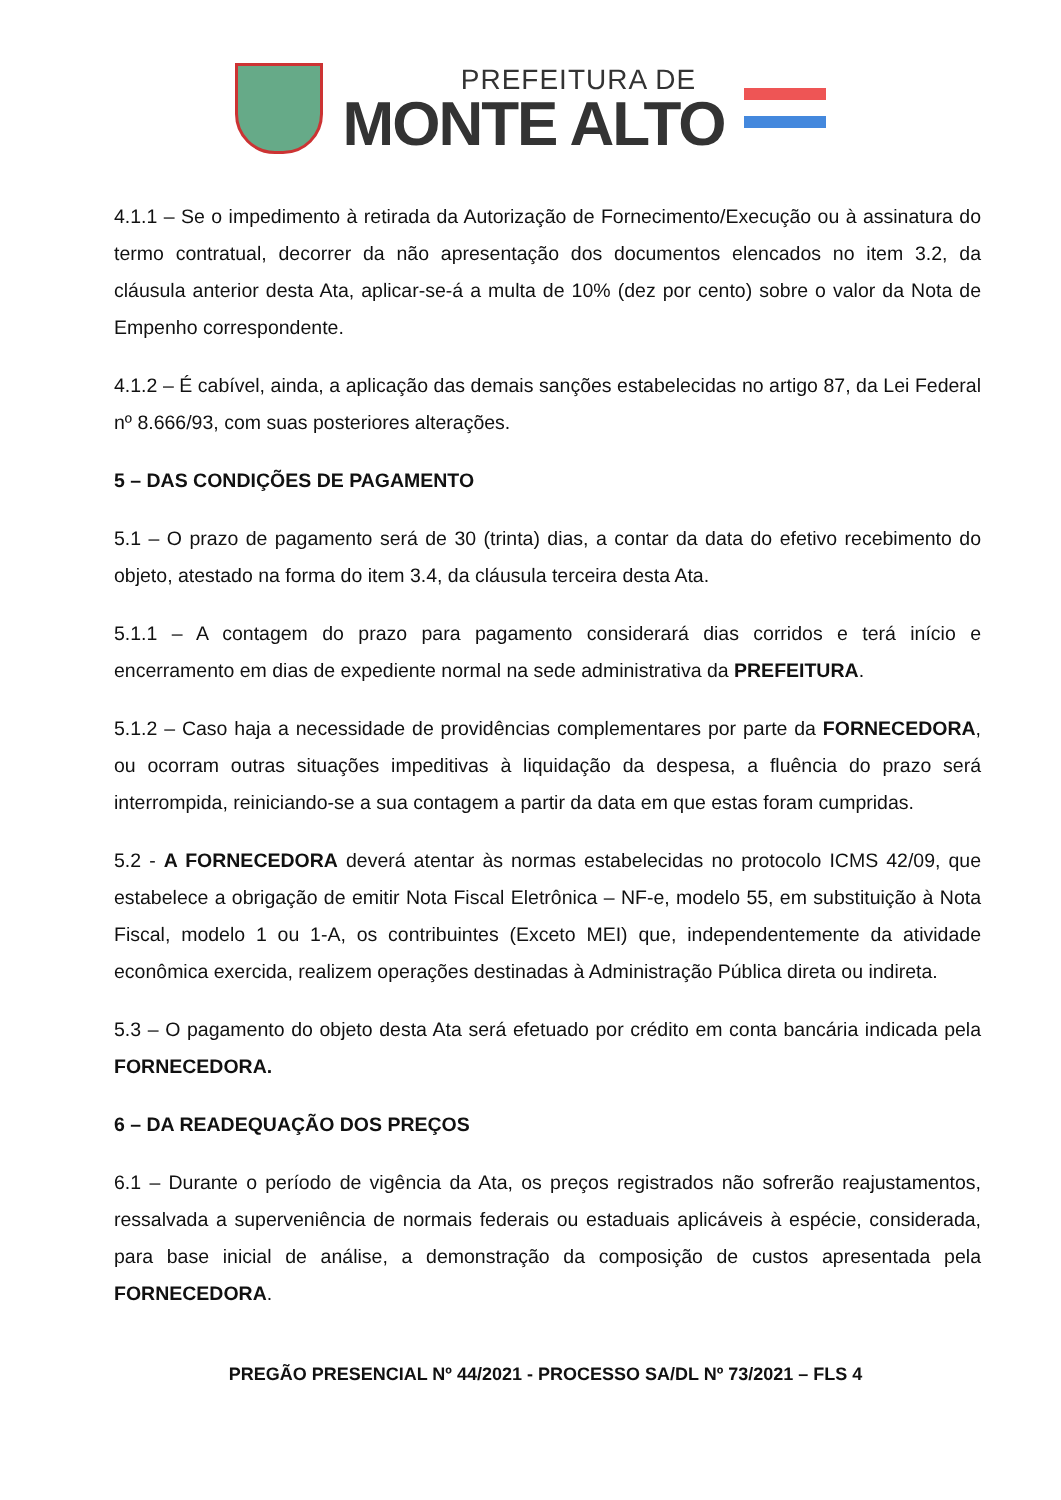PREFEITURA DE
MONTE ALTO
4.1.1 – Se o impedimento à retirada da Autorização de Fornecimento/Execução ou à assinatura do termo contratual, decorrer da não apresentação dos documentos elencados no item 3.2, da cláusula anterior desta Ata, aplicar-se-á a multa de 10% (dez por cento) sobre o valor da Nota de Empenho correspondente.
4.1.2 – É cabível, ainda, a aplicação das demais sanções estabelecidas no artigo 87, da Lei Federal nº 8.666/93, com suas posteriores alterações.
5 – DAS CONDIÇÕES DE PAGAMENTO
5.1 – O prazo de pagamento será de 30 (trinta) dias, a contar da data do efetivo recebimento do objeto, atestado na forma do item 3.4, da cláusula terceira desta Ata.
5.1.1 – A contagem do prazo para pagamento considerará dias corridos e terá início e encerramento em dias de expediente normal na sede administrativa da PREFEITURA.
5.1.2 – Caso haja a necessidade de providências complementares por parte da FORNECEDORA, ou ocorram outras situações impeditivas à liquidação da despesa, a fluência do prazo será interrompida, reiniciando-se a sua contagem a partir da data em que estas foram cumpridas.
5.2 - A FORNECEDORA deverá atentar às normas estabelecidas no protocolo ICMS 42/09, que estabelece a obrigação de emitir Nota Fiscal Eletrônica – NF-e, modelo 55, em substituição à Nota Fiscal, modelo 1 ou 1-A, os contribuintes (Exceto MEI) que, independentemente da atividade econômica exercida, realizem operações destinadas à Administração Pública direta ou indireta.
5.3 – O pagamento do objeto desta Ata será efetuado por crédito em conta bancária indicada pela FORNECEDORA.
6 – DA READEQUAÇÃO DOS PREÇOS
6.1 – Durante o período de vigência da Ata, os preços registrados não sofrerão reajustamentos, ressalvada a superveniência de normais federais ou estaduais aplicáveis à espécie, considerada, para base inicial de análise, a demonstração da composição de custos apresentada pela FORNECEDORA.
PREGÃO PRESENCIAL Nº 44/2021 - PROCESSO SA/DL Nº 73/2021 – FLS 4